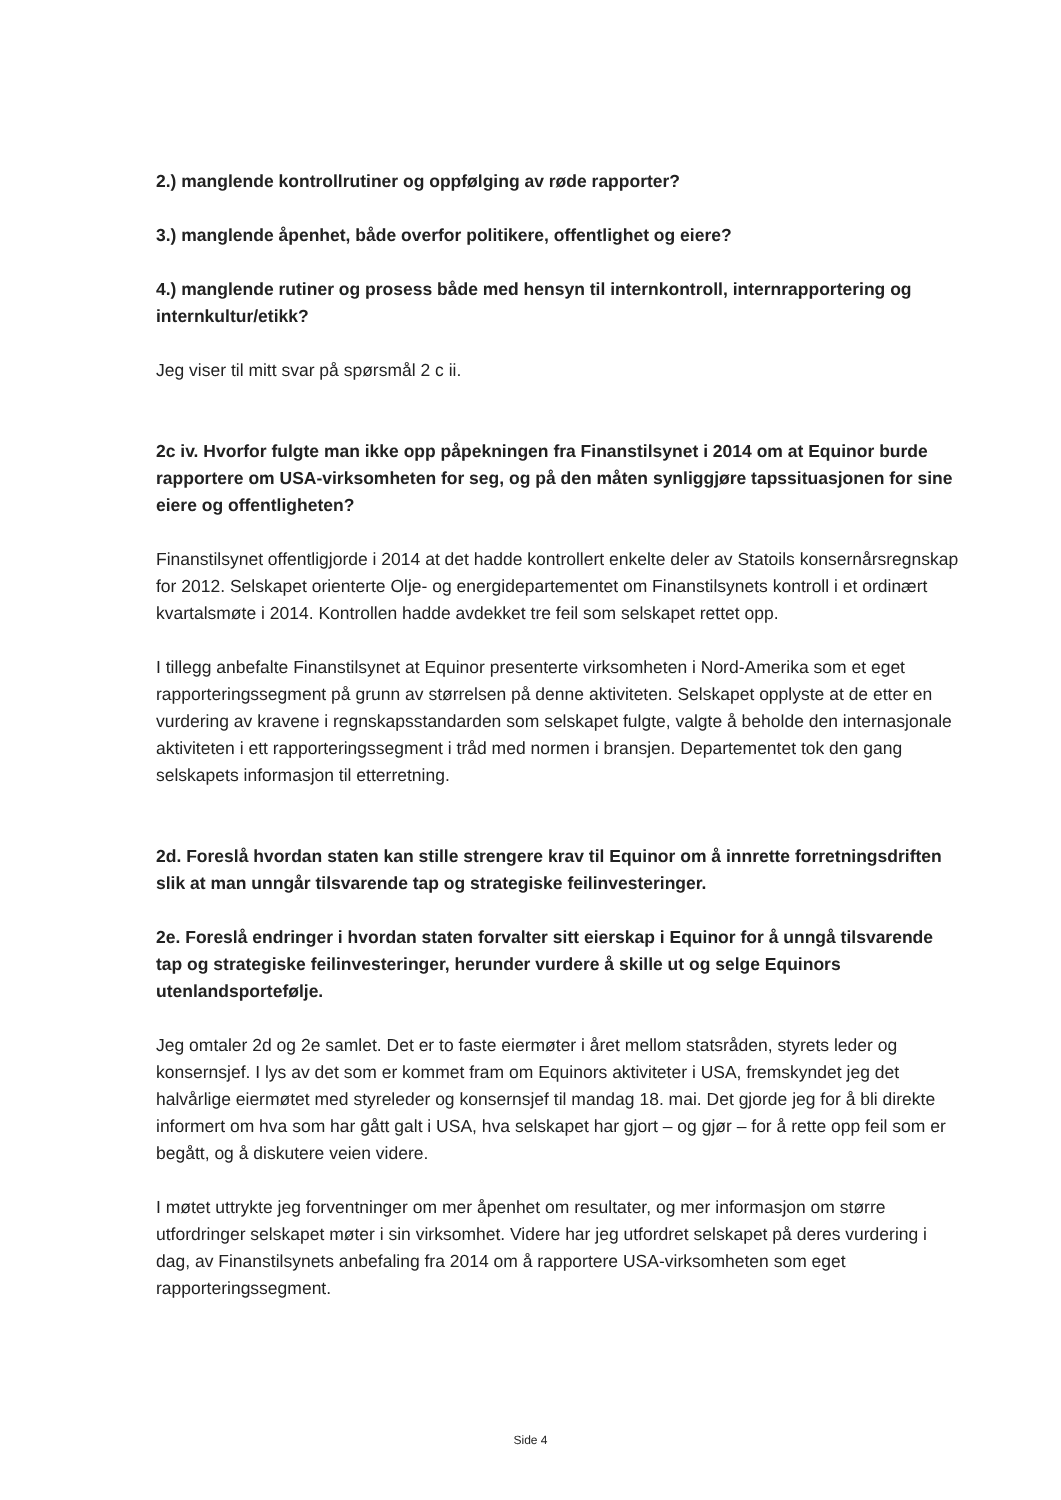2.) manglende kontrollrutiner og oppfølging av røde rapporter?
3.) manglende åpenhet, både overfor politikere, offentlighet og eiere?
4.) manglende rutiner og prosess både med hensyn til internkontroll, internrapportering og internkultur/etikk?
Jeg viser til mitt svar på spørsmål 2 c ii.
2c iv. Hvorfor fulgte man ikke opp påpekningen fra Finanstilsynet i 2014 om at Equinor burde rapportere om USA-virksomheten for seg, og på den måten synliggjøre tapssituasjonen for sine eiere og offentligheten?
Finanstilsynet offentligjorde i 2014 at det hadde kontrollert enkelte deler av Statoils konsernårsregnskap for 2012. Selskapet orienterte Olje- og energidepartementet om Finanstilsynets kontroll i et ordinært kvartalsmøte i 2014. Kontrollen hadde avdekket tre feil som selskapet rettet opp.
I tillegg anbefalte Finanstilsynet at Equinor presenterte virksomheten i Nord-Amerika som et eget rapporteringssegment på grunn av størrelsen på denne aktiviteten. Selskapet opplyste at de etter en vurdering av kravene i regnskapsstandarden som selskapet fulgte, valgte å beholde den internasjonale aktiviteten i ett rapporteringssegment i tråd med normen i bransjen. Departementet tok den gang selskapets informasjon til etterretning.
2d. Foreslå hvordan staten kan stille strengere krav til Equinor om å innrette forretningsdriften slik at man unngår tilsvarende tap og strategiske feilinvesteringer.
2e. Foreslå endringer i hvordan staten forvalter sitt eierskap i Equinor for å unngå tilsvarende tap og strategiske feilinvesteringer, herunder vurdere å skille ut og selge Equinors utenlandsportefølje.
Jeg omtaler 2d og 2e samlet. Det er to faste eiermøter i året mellom statsråden, styrets leder og konsernsjef. I lys av det som er kommet fram om Equinors aktiviteter i USA, fremskyndet jeg det halvårlige eiermøtet med styreleder og konsernsjef til mandag 18. mai. Det gjorde jeg for å bli direkte informert om hva som har gått galt i USA, hva selskapet har gjort – og gjør – for å rette opp feil som er begått, og å diskutere veien videre.
I møtet uttrykte jeg forventninger om mer åpenhet om resultater, og mer informasjon om større utfordringer selskapet møter i sin virksomhet. Videre har jeg utfordret selskapet på deres vurdering i dag, av Finanstilsynets anbefaling fra 2014 om å rapportere USA-virksomheten som eget rapporteringssegment.
Side 4